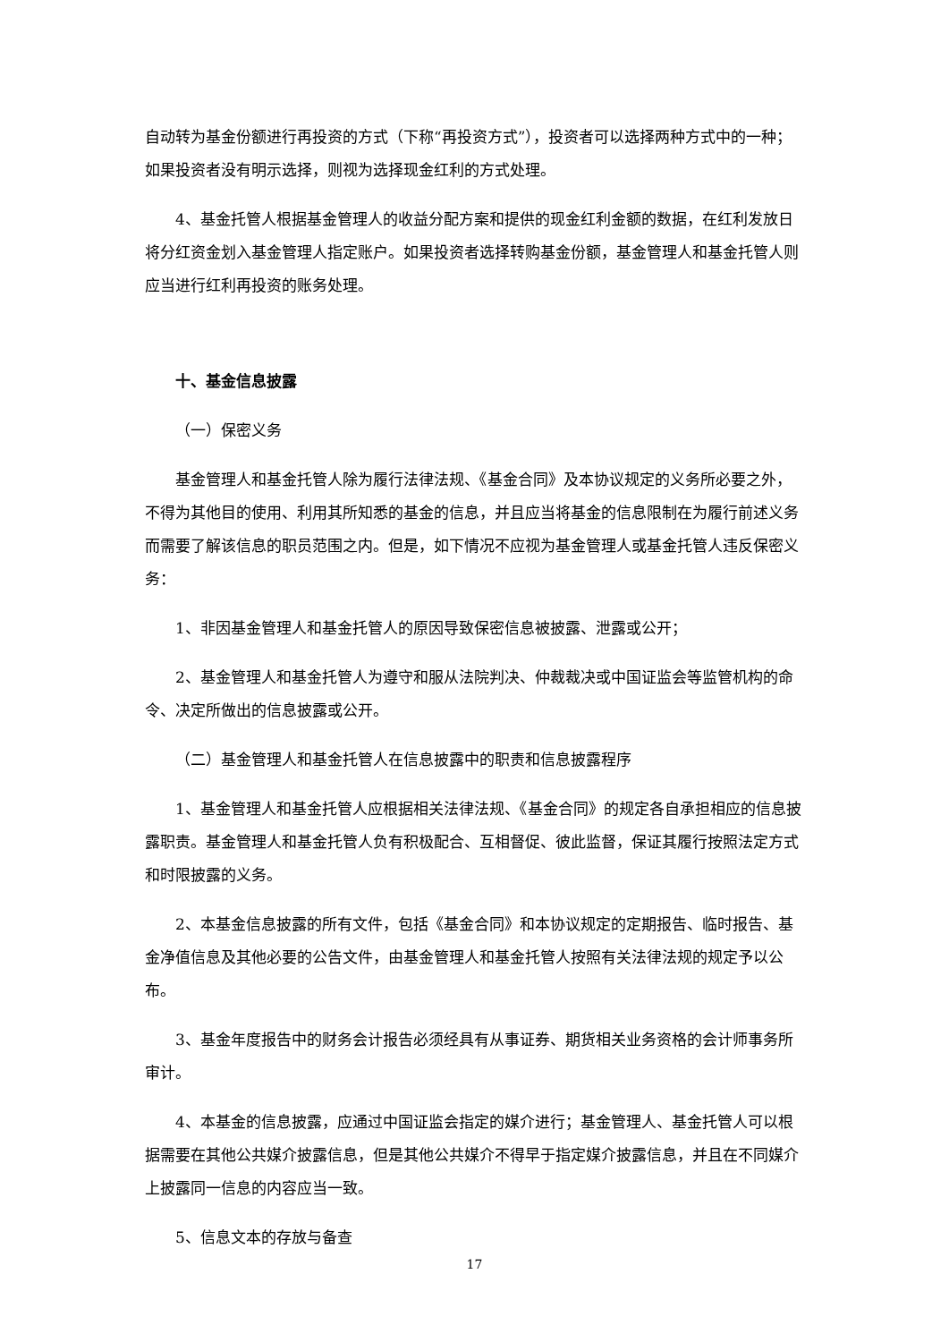自动转为基金份额进行再投资的方式（下称“再投资方式”），投资者可以选择两种方式中的一种；如果投资者没有明示选择，则视为选择现金红利的方式处理。
4、基金托管人根据基金管理人的收益分配方案和提供的现金红利金额的数据，在红利发放日将分红资金划入基金管理人指定账户。如果投资者选择转购基金份额，基金管理人和基金托管人则应当进行红利再投资的账务处理。
十、基金信息披露
（一）保密义务
基金管理人和基金托管人除为履行法律法规、《基金合同》及本协议规定的义务所必要之外，不得为其他目的使用、利用其所知悉的基金的信息，并且应当将基金的信息限制在为履行前述义务而需要了解该信息的职员范围之内。但是，如下情况不应视为基金管理人或基金托管人违反保密义务：
1、非因基金管理人和基金托管人的原因导致保密信息被披露、泄露或公开；
2、基金管理人和基金托管人为遵守和服从法院判决、仲裁裁决或中国证监会等监管机构的命令、决定所做出的信息披露或公开。
（二）基金管理人和基金托管人在信息披露中的职责和信息披露程序
1、基金管理人和基金托管人应根据相关法律法规、《基金合同》的规定各自承担相应的信息披露职责。基金管理人和基金托管人负有积极配合、互相督促、彼此监督，保证其履行按照法定方式和时限披露的义务。
2、本基金信息披露的所有文件，包括《基金合同》和本协议规定的定期报告、临时报告、基金净值信息及其他必要的公告文件，由基金管理人和基金托管人按照有关法律法规的规定予以公布。
3、基金年度报告中的财务会计报告必须经具有从事证券、期货相关业务资格的会计师事务所审计。
4、本基金的信息披露，应通过中国证监会指定的媒介进行；基金管理人、基金托管人可以根据需要在其他公共媒介披露信息，但是其他公共媒介不得早于指定媒介披露信息，并且在不同媒介上披露同一信息的内容应当一致。
5、信息文本的存放与备查
17